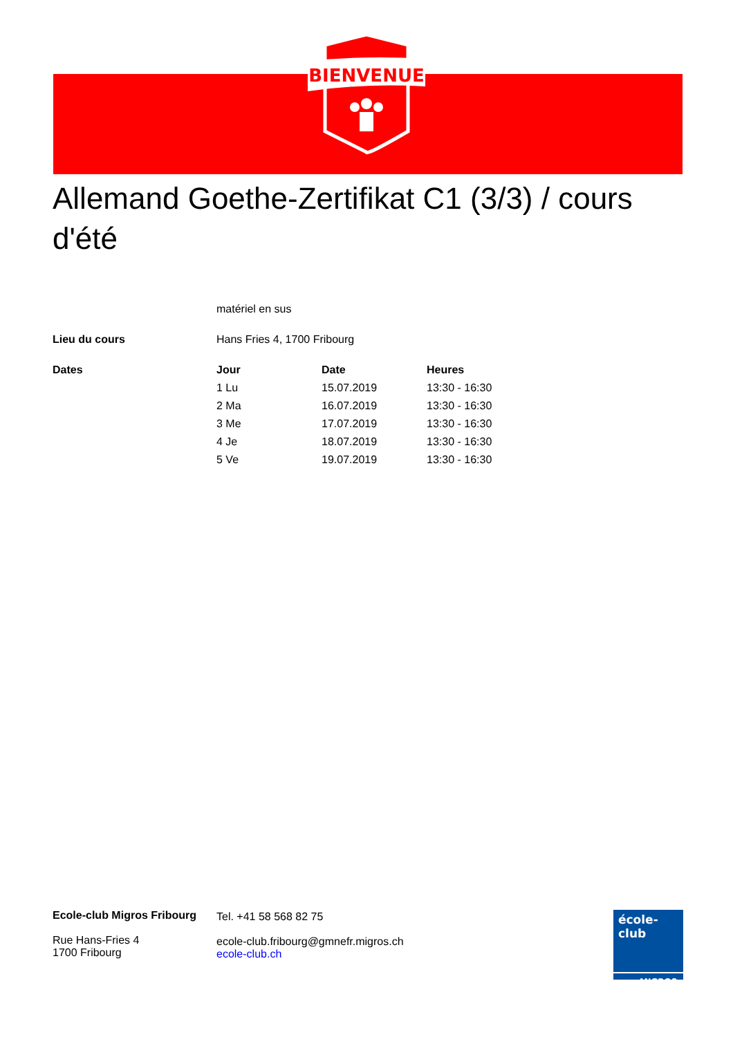BIENVENUE
Allemand Goethe-Zertifikat C1 (3/3) / cours d'été
| | matériel en sus | | |
| Lieu du cours | Hans Fries 4, 1700 Fribourg | | |
| Dates | Jour | Date | Heures |
| | 1 Lu | 15.07.2019 | 13:30 - 16:30 |
| | 2 Ma | 16.07.2019 | 13:30 - 16:30 |
| | 3 Me | 17.07.2019 | 13:30 - 16:30 |
| | 4 Je | 18.07.2019 | 13:30 - 16:30 |
| | 5 Ve | 19.07.2019 | 13:30 - 16:30 |
Ecole-club Migros Fribourg
Rue Hans-Fries 4
1700 Fribourg
Tel. +41 58 568 82 75
ecole-club.fribourg@gmnefr.migros.ch
ecole-club.ch
école-club
MIGROS